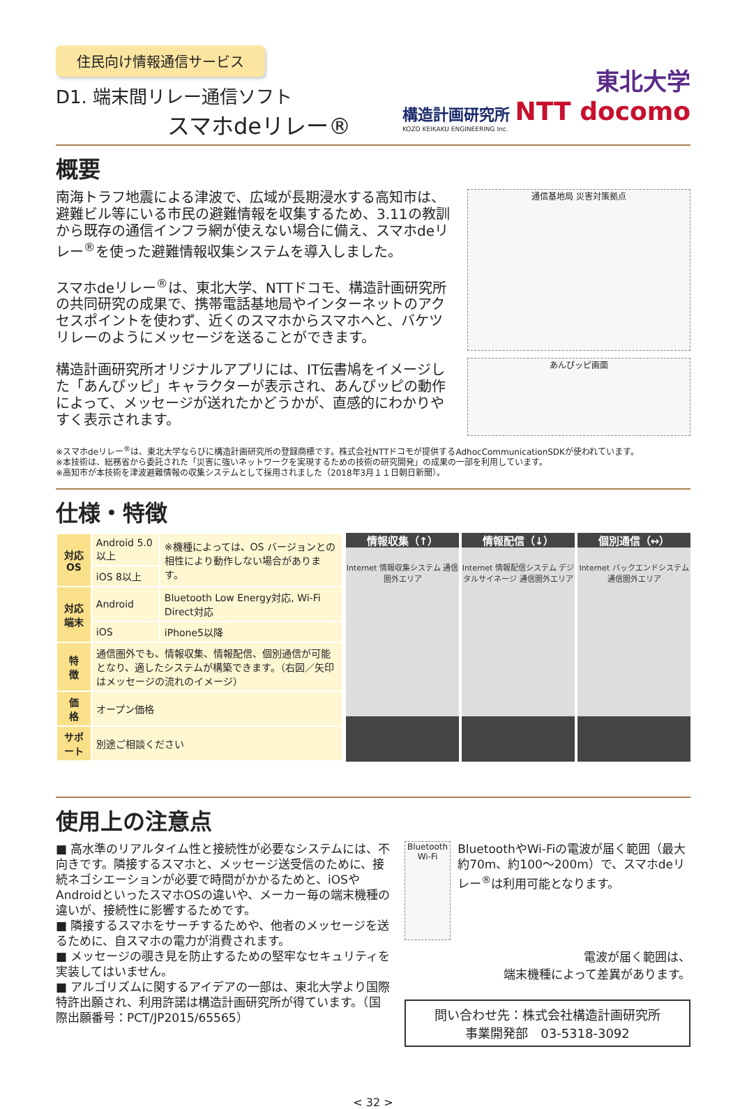住民向け情報通信サービス
D1. 端末間リレー通信ソフト
スマホdeリレー®
東北大学
構造計画研究所 NTT docomo
KOZO KEIKAKU ENGINEERING Inc.
概要
南海トラフ地震による津波で、広域が長期浸水する高知市は、避難ビル等にいる市民の避難情報を収集するため、3.11の教訓から既存の通信インフラ網が使えない場合に備え、スマホdeリレー<sup>®</sup>を使った避難情報収集システムを導入しました。
スマホdeリレー<sup>®</sup>は、東北大学、NTTドコモ、構造計画研究所の共同研究の成果で、携帯電話基地局やインターネットのアクセスポイントを使わず、近くのスマホからスマホへと、バケツリレーのようにメッセージを送ることができます。
構造計画研究所オリジナルアプリには、IT伝書鳩をイメージした「あんぴッピ」キャラクターが表示され、あんぴッピの動作によって、メッセージが送れたかどうかが、直感的にわかりやすく表示されます。
通信基地局 災害対策拠点
あんぴッピ画面
※スマホdeリレー<sup>®</sup>は、東北大学ならびに構造計画研究所の登録商標です。株式会社NTTドコモが提供するAdhocCommunicationSDKが使われています。
※本技術は、総務省から委託された「災害に強いネットワークを実現するための技術の研究開発」の成果の一部を利用しています。
※高知市が本技術を津波避難情報の収集システムとして採用されました（2018年3月１１日朝日新聞）。
仕様・特徴
| 対応OS | Android 5.0以上 | ※機種によっては、OS バージョンとの相性により動作しない場合があります。 |
| | iOS 8以上 | |
| 対応端末 | Android | Bluetooth Low Energy対応, Wi-Fi Direct対応 |
| | iOS | iPhone5以降 |
| 特 徴 | 通信圏外でも、情報収集、情報配信、個別通信が可能となり、適したシステムが構築できます。（右図／矢印はメッセージの流れのイメージ） | |
| 価 格 | オープン価格 | |
| サポート | 別途ご相談ください | |
情報収集（↑）
Internet 情報収集システム 通信圏外エリア
情報配信（↓）
Internet 情報配信システム デジタルサイネージ 通信圏外エリア
個別通信（↔）
Internet バックエンドシステム 通信圏外エリア
使用上の注意点
■ 高水準のリアルタイム性と接続性が必要なシステムには、不向きです。隣接するスマホと、メッセージ送受信のために、接続ネゴシエーションが必要で時間がかかるためと、iOSやAndroidといったスマホOSの違いや、メーカー毎の端末機種の違いが、接続性に影響するためです。
■ 隣接するスマホをサーチするためや、他者のメッセージを送るために、自スマホの電力が消費されます。
■ メッセージの覗き見を防止するための堅牢なセキュリティを実装してはいません。
■ アルゴリズムに関するアイデアの一部は、東北大学より国際特許出願され、利用許諾は構造計画研究所が得ています。（国際出願番号：PCT/JP2015/65565）
Bluetooth Wi-Fi
BluetoothやWi-Fiの電波が届く範囲（最大約70m、約100～200m）で、スマホdeリレー<sup>®</sup>は利用可能となります。
電波が届く範囲は、
端末機種によって差異があります。
問い合わせ先：株式会社構造計画研究所
事業開発部　03-5318-3092
< 32 >